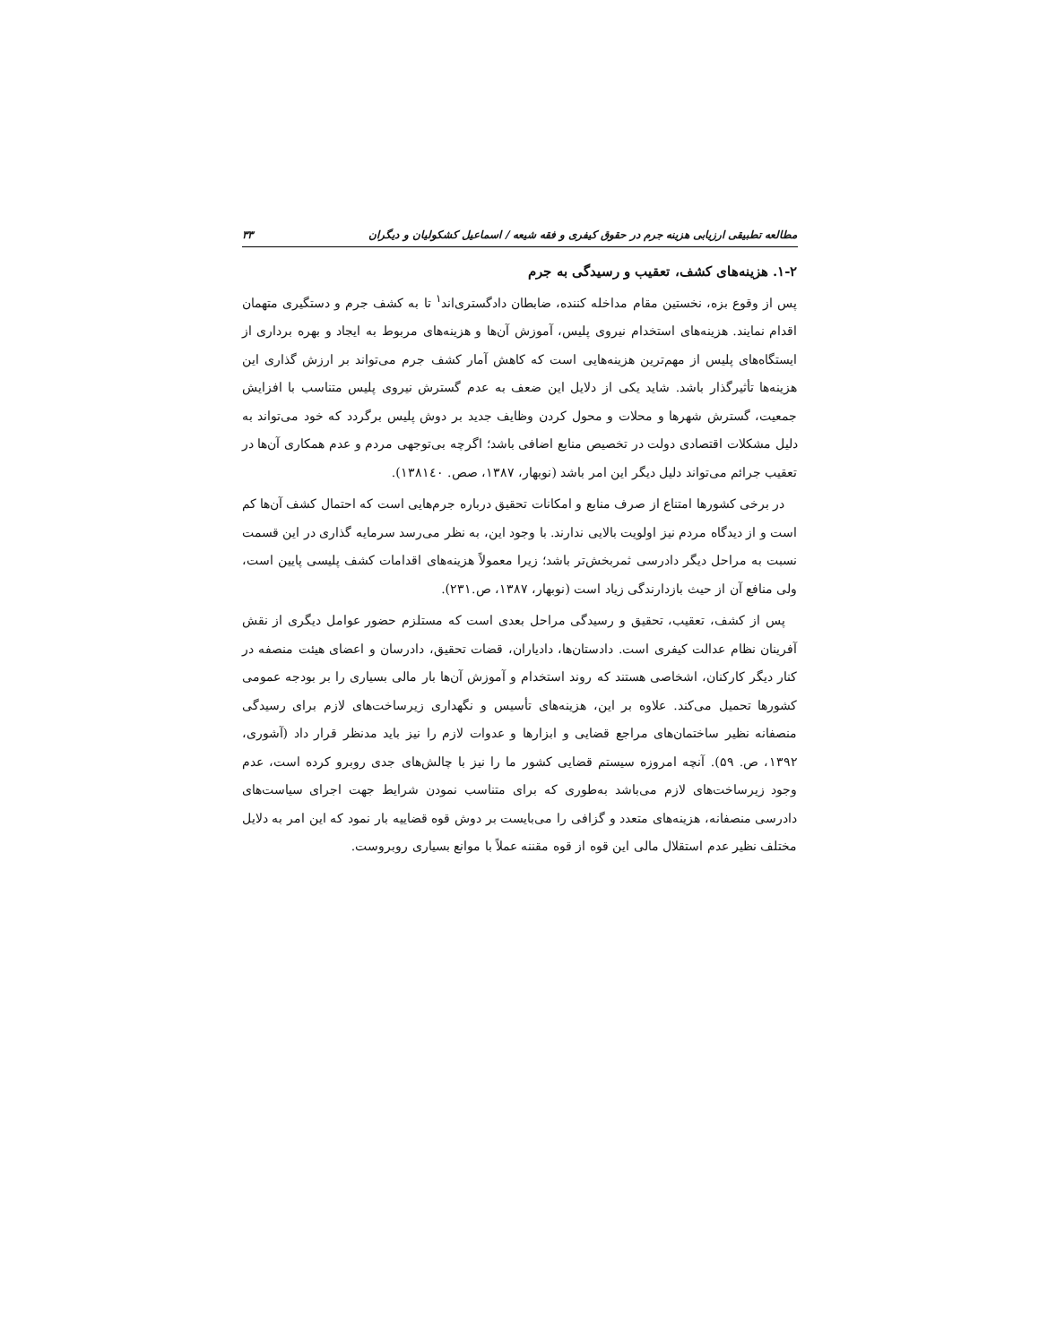مطالعه تطبیقی ارزیابی هزینه جرم در حقوق کیفری و فقه شیعه / اسماعیل کشکولیان و دیگران ۳۳
۱-۲. هزینه‌های کشف، تعقیب و رسیدگی به جرم
پس از وقوع بزه، نخستین مقام مداخله کننده، ضابطان دادگستری‌اند<sup>۱</sup> تا به کشف جرم و دستگیری متهمان اقدام نمایند. هزینه‌های استخدام نیروی پلیس، آموزش آن‌ها و هزینه‌های مربوط به ایجاد و بهره برداری از ایستگاه‌های پلیس از مهم‌ترین هزینه‌هایی است که کاهش آمار کشف جرم می‌تواند بر ارزش گذاری این هزینه‌ها تأثیرگذار باشد. شاید یکی از دلایل این ضعف به عدم گسترش نیروی پلیس متناسب با افزایش جمعیت، گسترش شهرها و محلات و محول کردن وظایف جدید بر دوش پلیس برگردد که خود می‌تواند به دلیل مشکلات اقتصادی دولت در تخصیص منابع اضافی باشد؛ اگرچه بی‌توجهی مردم و عدم همکاری آن‌ها در تعقیب جرائم می‌تواند دلیل دیگر این امر باشد (نوبهار، ۱۳۸۷، صص. ۱۳۸۱٤۰).
در برخی کشورها امتناع از صرف منابع و امکانات تحقیق درباره جرم‌هایی است که احتمال کشف آن‌ها کم است و از دیدگاه مردم نیز اولویت بالایی ندارند. با وجود این، به نظر می‌رسد سرمایه گذاری در این قسمت نسبت به مراحل دیگر دادرسی ثمربخش‌تر باشد؛ زیرا معمولاً هزینه‌های اقدامات کشف پلیسی پایین است، ولی منافع آن از حیث بازدارندگی زیاد است (نوبهار، ۱۳۸۷، ص.۲۳۱).
پس از کشف، تعقیب، تحقیق و رسیدگی مراحل بعدی است که مستلزم حضور عوامل دیگری از نقش آفرینان نظام عدالت کیفری است. دادستان‌ها، دادیاران، قضات تحقیق، دادرسان و اعضای هیئت منصفه در کنار دیگر کارکنان، اشخاصی هستند که روند استخدام و آموزش آن‌ها بار مالی بسیاری را بر بودجه عمومی کشورها تحمیل می‌کند. علاوه بر این، هزینه‌های تأسیس و نگهداری زیرساخت‌های لازم برای رسیدگی منصفانه نظیر ساختمان‌های مراجع قضایی و ابزارها و عدوات لازم را نیز باید مدنظر قرار داد (آشوری، ۱۳۹۲، ص. ۵۹). آنچه امروزه سیستم قضایی کشور ما را نیز با چالش‌های جدی روبرو کرده است، عدم وجود زیرساخت‌های لازم می‌باشد به‌طوری که برای متناسب نمودن شرایط جهت اجرای سیاست‌های دادرسی منصفانه، هزینه‌های متعدد و گزافی را می‌بایست بر دوش قوه قضاییه بار نمود که این امر به دلایل مختلف نظیر عدم استقلال مالی این قوه از قوه مقننه عملاً با موانع بسیاری روبروست.